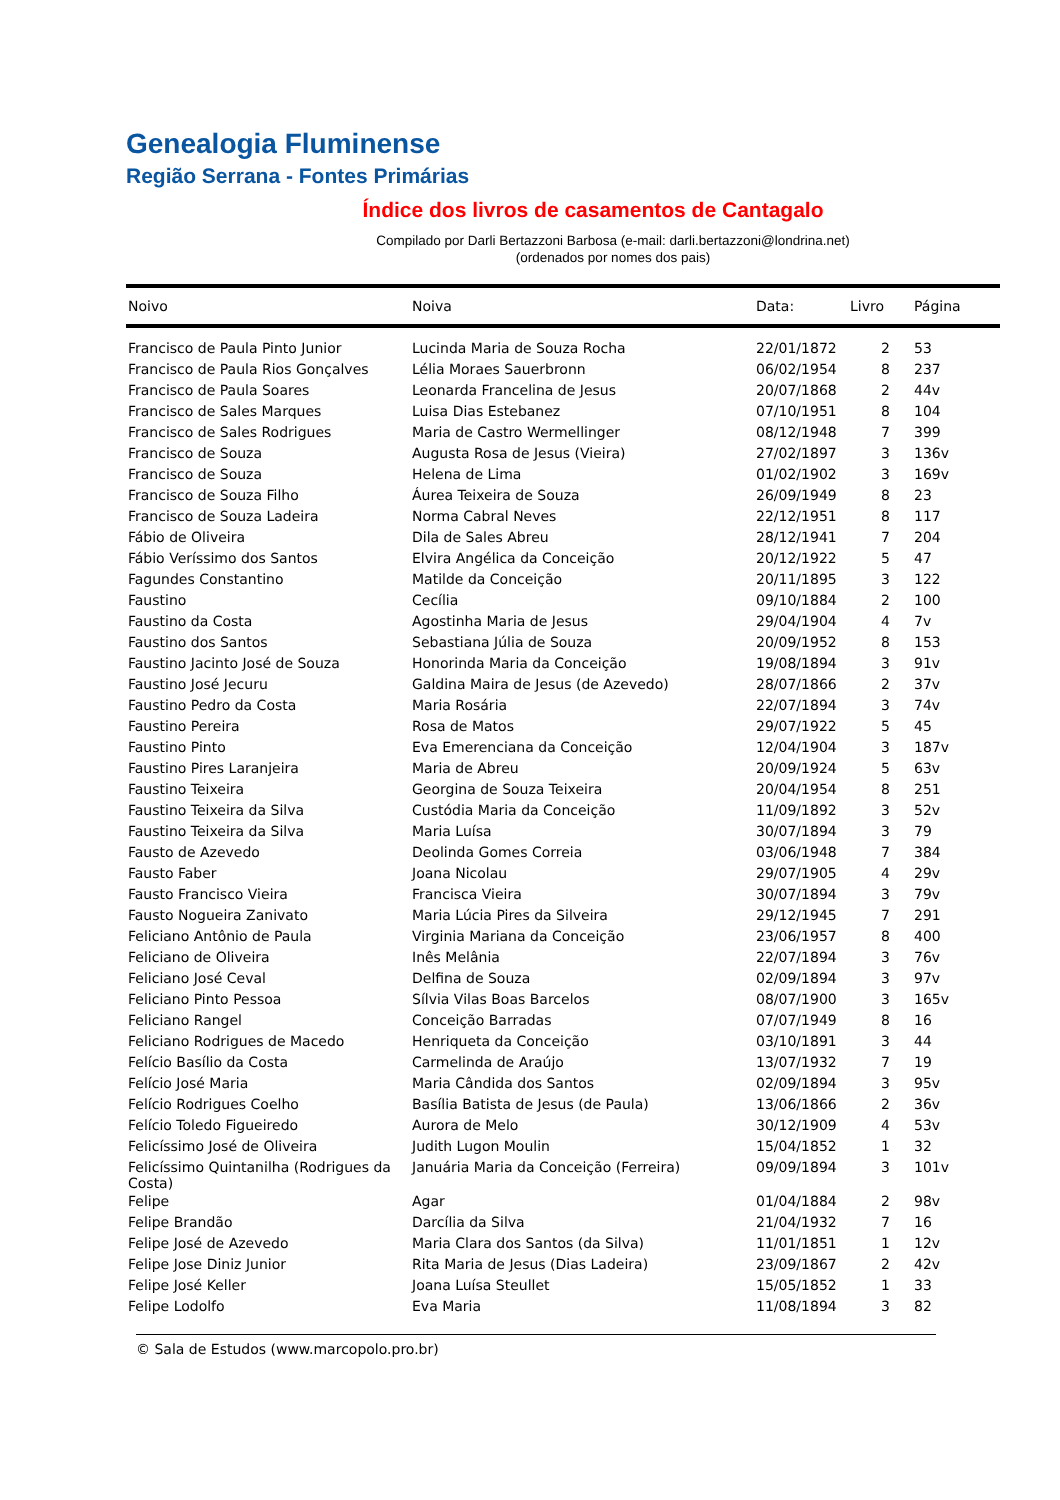Genealogia Fluminense
Região Serrana - Fontes Primárias
Índice dos livros de casamentos de Cantagalo
Compilado por Darli Bertazzoni Barbosa (e-mail: darli.bertazzoni@londrina.net)
(ordenados por nomes dos pais)
| Noivo | Noiva | Data: | Livro | Página |
| --- | --- | --- | --- | --- |
| Francisco de Paula Pinto Junior | Lucinda Maria de Souza Rocha | 22/01/1872 | 2 | 53 |
| Francisco de Paula Rios Gonçalves | Lélia Moraes Sauerbronn | 06/02/1954 | 8 | 237 |
| Francisco de Paula Soares | Leonarda Francelina de Jesus | 20/07/1868 | 2 | 44v |
| Francisco de Sales Marques | Luisa Dias Estebanez | 07/10/1951 | 8 | 104 |
| Francisco de Sales Rodrigues | Maria de Castro Wermellinger | 08/12/1948 | 7 | 399 |
| Francisco de Souza | Augusta Rosa de Jesus (Vieira) | 27/02/1897 | 3 | 136v |
| Francisco de Souza | Helena de Lima | 01/02/1902 | 3 | 169v |
| Francisco de Souza Filho | Áurea Teixeira de Souza | 26/09/1949 | 8 | 23 |
| Francisco de Souza Ladeira | Norma Cabral Neves | 22/12/1951 | 8 | 117 |
| Fábio de Oliveira | Dila de Sales Abreu | 28/12/1941 | 7 | 204 |
| Fábio Veríssimo dos Santos | Elvira Angélica da Conceição | 20/12/1922 | 5 | 47 |
| Fagundes Constantino | Matilde da Conceição | 20/11/1895 | 3 | 122 |
| Faustino | Cecília | 09/10/1884 | 2 | 100 |
| Faustino da Costa | Agostinha Maria de Jesus | 29/04/1904 | 4 | 7v |
| Faustino dos Santos | Sebastiana Júlia de Souza | 20/09/1952 | 8 | 153 |
| Faustino Jacinto José de Souza | Honorinda Maria da Conceição | 19/08/1894 | 3 | 91v |
| Faustino José Jecuru | Galdina Maira de Jesus (de Azevedo) | 28/07/1866 | 2 | 37v |
| Faustino Pedro da Costa | Maria Rosária | 22/07/1894 | 3 | 74v |
| Faustino Pereira | Rosa de Matos | 29/07/1922 | 5 | 45 |
| Faustino Pinto | Eva Emerenciana da Conceição | 12/04/1904 | 3 | 187v |
| Faustino Pires Laranjeira | Maria de Abreu | 20/09/1924 | 5 | 63v |
| Faustino Teixeira | Georgina de Souza Teixeira | 20/04/1954 | 8 | 251 |
| Faustino Teixeira da Silva | Custódia Maria da Conceição | 11/09/1892 | 3 | 52v |
| Faustino Teixeira da Silva | Maria Luísa | 30/07/1894 | 3 | 79 |
| Fausto de Azevedo | Deolinda Gomes Correia | 03/06/1948 | 7 | 384 |
| Fausto Faber | Joana Nicolau | 29/07/1905 | 4 | 29v |
| Fausto Francisco Vieira | Francisca Vieira | 30/07/1894 | 3 | 79v |
| Fausto Nogueira Zanivato | Maria Lúcia Pires da Silveira | 29/12/1945 | 7 | 291 |
| Feliciano Antônio de Paula | Virginia Mariana da Conceição | 23/06/1957 | 8 | 400 |
| Feliciano de Oliveira | Inês Melânia | 22/07/1894 | 3 | 76v |
| Feliciano José Ceval | Delfina de Souza | 02/09/1894 | 3 | 97v |
| Feliciano Pinto Pessoa | Sílvia Vilas Boas Barcelos | 08/07/1900 | 3 | 165v |
| Feliciano Rangel | Conceição Barradas | 07/07/1949 | 8 | 16 |
| Feliciano Rodrigues de Macedo | Henriqueta da Conceição | 03/10/1891 | 3 | 44 |
| Felício Basílio da Costa | Carmelinda de Araújo | 13/07/1932 | 7 | 19 |
| Felício José Maria | Maria Cândida dos Santos | 02/09/1894 | 3 | 95v |
| Felício Rodrigues Coelho | Basília Batista de Jesus (de Paula) | 13/06/1866 | 2 | 36v |
| Felício Toledo Figueiredo | Aurora de Melo | 30/12/1909 | 4 | 53v |
| Felicíssimo José de Oliveira | Judith Lugon Moulin | 15/04/1852 | 1 | 32 |
| Felicíssimo Quintanilha (Rodrigues da Costa) | Januária Maria da Conceição (Ferreira) | 09/09/1894 | 3 | 101v |
| Felipe | Agar | 01/04/1884 | 2 | 98v |
| Felipe Brandão | Darcília da Silva | 21/04/1932 | 7 | 16 |
| Felipe José de Azevedo | Maria Clara dos Santos (da Silva) | 11/01/1851 | 1 | 12v |
| Felipe Jose Diniz Junior | Rita Maria de Jesus (Dias Ladeira) | 23/09/1867 | 2 | 42v |
| Felipe José Keller | Joana Luísa Steullet | 15/05/1852 | 1 | 33 |
| Felipe Lodolfo | Eva Maria | 11/08/1894 | 3 | 82 |
© Sala de Estudos (www.marcopolo.pro.br)